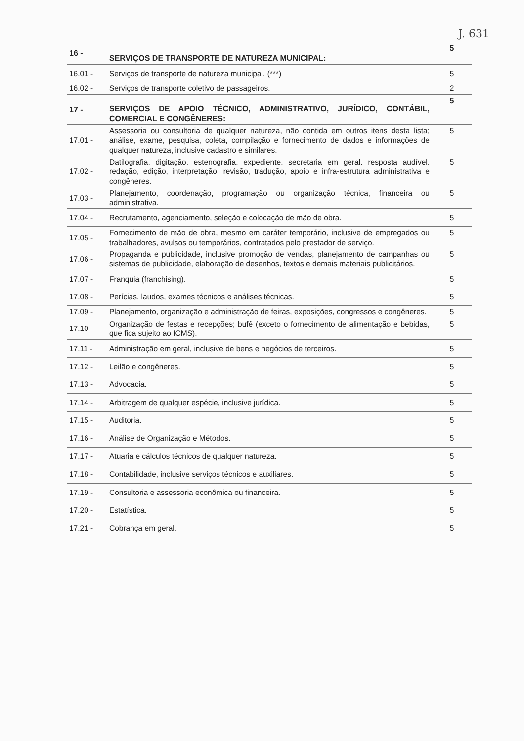J. 631
| 16 - | SERVIÇOS DE TRANSPORTE DE NATUREZA MUNICIPAL: | 5 |
| 16.01 - | Serviços de transporte de natureza municipal. (***) | 5 |
| 16.02 - | Serviços de transporte coletivo de passageiros. | 2 |
| 17 - | SERVIÇOS DE APOIO TÉCNICO, ADMINISTRATIVO, JURÍDICO, CONTÁBIL, COMERCIAL E CONGÊNERES: | 5 |
| 17.01 - | Assessoria ou consultoria de qualquer natureza, não contida em outros itens desta lista; análise, exame, pesquisa, coleta, compilação e fornecimento de dados e informações de qualquer natureza, inclusive cadastro e similares. | 5 |
| 17.02 - | Datilografia, digitação, estenografia, expediente, secretaria em geral, resposta audível, redação, edição, interpretação, revisão, tradução, apoio e infra-estrutura administrativa e congêneres. | 5 |
| 17.03 - | Planejamento, coordenação, programação ou organização técnica, financeira ou administrativa. | 5 |
| 17.04 - | Recrutamento, agenciamento, seleção e colocação de mão de obra. | 5 |
| 17.05 - | Fornecimento de mão de obra, mesmo em caráter temporário, inclusive de empregados ou trabalhadores, avulsos ou temporários, contratados pelo prestador de serviço. | 5 |
| 17.06 - | Propaganda e publicidade, inclusive promoção de vendas, planejamento de campanhas ou sistemas de publicidade, elaboração de desenhos, textos e demais materiais publicitários. | 5 |
| 17.07 - | Franquia (franchising). | 5 |
| 17.08 - | Perícias, laudos, exames técnicos e análises técnicas. | 5 |
| 17.09 - | Planejamento, organização e administração de feiras, exposições, congressos e congêneres. | 5 |
| 17.10 - | Organização de festas e recepções; bufê (exceto o fornecimento de alimentação e bebidas, que fica sujeito ao ICMS). | 5 |
| 17.11 - | Administração em geral, inclusive de bens e negócios de terceiros. | 5 |
| 17.12 - | Leilão e congêneres. | 5 |
| 17.13 - | Advocacia. | 5 |
| 17.14 - | Arbitragem de qualquer espécie, inclusive jurídica. | 5 |
| 17.15 - | Auditoria. | 5 |
| 17.16 - | Análise de Organização e Métodos. | 5 |
| 17.17 - | Atuaria e cálculos técnicos de qualquer natureza. | 5 |
| 17.18 - | Contabilidade, inclusive serviços técnicos e auxiliares. | 5 |
| 17.19 - | Consultoria e assessoria econômica ou financeira. | 5 |
| 17.20 - | Estatística. | 5 |
| 17.21 - | Cobrança em geral. | 5 |